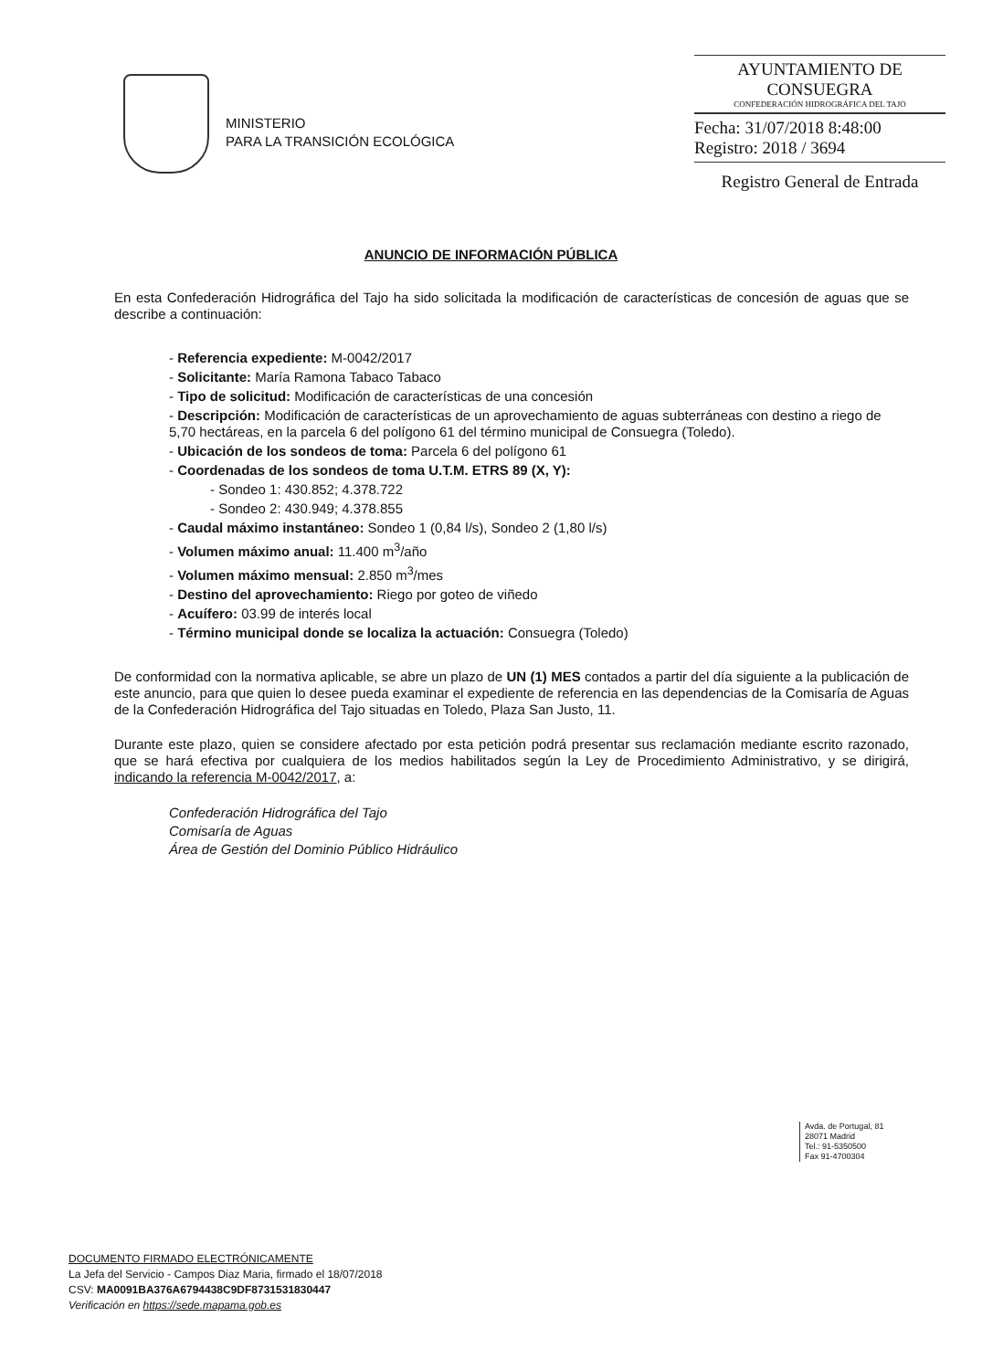MINISTERIO
PARA LA TRANSICIÓN ECOLÓGICA
AYUNTAMIENTO DE
CONSUEGRA
CONFEDERACIÓN HIDROGRÁFICA DEL TAJO
Fecha: 31/07/2018 8:48:00
Registro: 2018 / 3694
Registro General de Entrada
ANUNCIO DE INFORMACIÓN PÚBLICA
En esta Confederación Hidrográfica del Tajo ha sido solicitada la modificación de características de concesión de aguas que se describe a continuación:
- Referencia expediente: M-0042/2017
- Solicitante: María Ramona Tabaco Tabaco
- Tipo de solicitud: Modificación de características de una concesión
- Descripción: Modificación de características de un aprovechamiento de aguas subterráneas con destino a riego de 5,70 hectáreas, en la parcela 6 del polígono 61 del término municipal de Consuegra (Toledo).
- Ubicación de los sondeos de toma: Parcela 6 del polígono 61
- Coordenadas de los sondeos de toma U.T.M. ETRS 89 (X, Y):
- Sondeo 1: 430.852; 4.378.722
- Sondeo 2: 430.949; 4.378.855
- Caudal máximo instantáneo: Sondeo 1 (0,84 l/s), Sondeo 2 (1,80 l/s)
- Volumen máximo anual: 11.400 m<sup>3</sup>/año
- Volumen máximo mensual: 2.850 m<sup>3</sup>/mes
- Destino del aprovechamiento: Riego por goteo de viñedo
- Acuífero: 03.99 de interés local
- Término municipal donde se localiza la actuación: Consuegra (Toledo)
De conformidad con la normativa aplicable, se abre un plazo de UN (1) MES contados a partir del día siguiente a la publicación de este anuncio, para que quien lo desee pueda examinar el expediente de referencia en las dependencias de la Comisaría de Aguas de la Confederación Hidrográfica del Tajo situadas en Toledo, Plaza San Justo, 11.
Durante este plazo, quien se considere afectado por esta petición podrá presentar sus reclamación mediante escrito razonado, que se hará efectiva por cualquiera de los medios habilitados según la Ley de Procedimiento Administrativo, y se dirigirá, indicando la referencia M-0042/2017, a:
Confederación Hidrográfica del Tajo
Comisaría de Aguas
Área de Gestión del Dominio Público Hidráulico
Avda. de Portugal, 81
28071 Madrid
Tel.: 91-5350500
Fax 91-4700304
DOCUMENTO FIRMADO ELECTRÓNICAMENTE
La Jefa del Servicio - Campos Diaz Maria, firmado el 18/07/2018
CSV: MA0091BA376A6794438C9DF8731531830447
Verificación en https://sede.mapama.gob.es